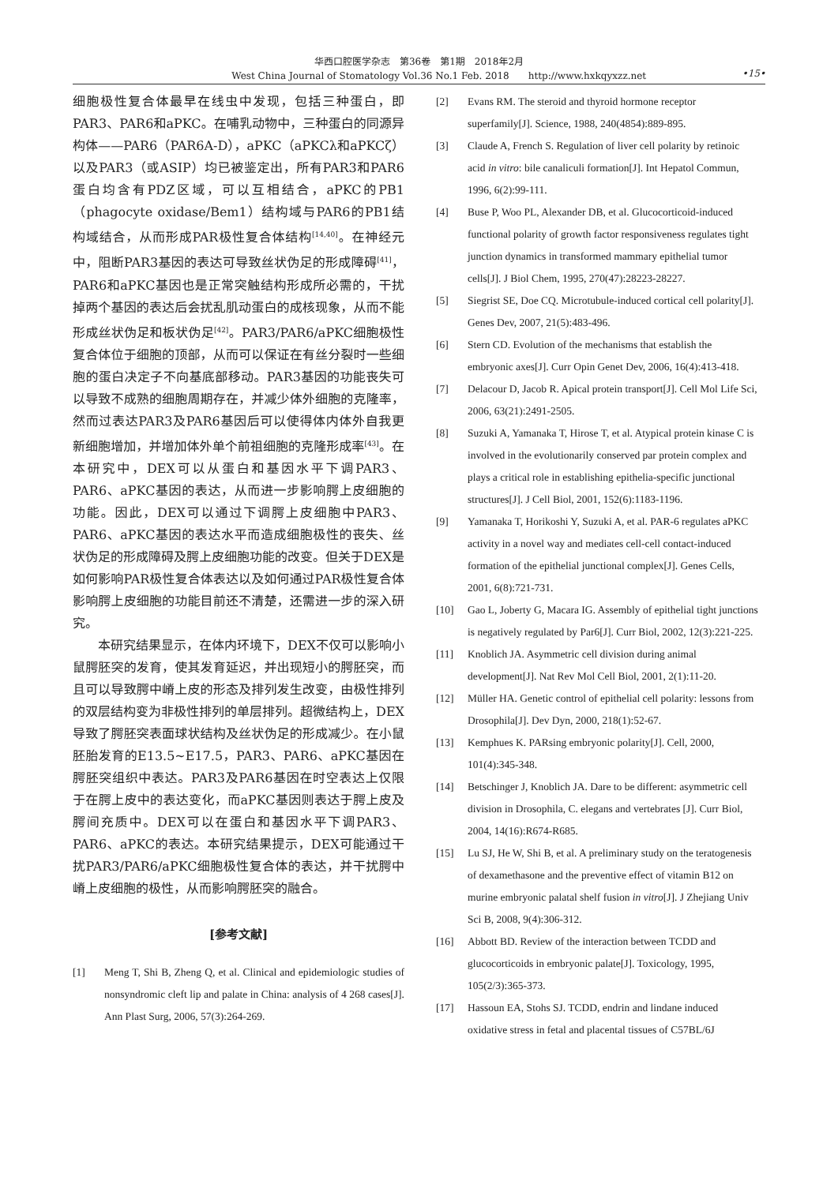华西口腔医学杂志　第36卷　第1期　2018年2月
West China Journal of Stomatology Vol.36 No.1 Feb. 2018　　http://www.hxkqyxzz.net •15•
细胞极性复合体最早在线虫中发现，包括三种蛋白，即PAR3、PAR6和aPKC。在哺乳动物中，三种蛋白的同源异构体——PAR6（PAR6A-D），aPKC（aPKCλ和aPKCζ）以及PAR3（或ASIP）均已被鉴定出，所有PAR3和PAR6蛋白均含有PDZ区域，可以互相结合，aPKC的PB1（phagocyte oxidase/Bem1）结构域与PAR6的PB1结构域结合，从而形成PAR极性复合体结构<sup>[14,40]</sup>。在神经元中，阻断PAR3基因的表达可导致丝状伪足的形成障碍<sup>[41]</sup>，PAR6和aPKC基因也是正常突触结构形成所必需的，干扰掉两个基因的表达后会扰乱肌动蛋白的成核现象，从而不能形成丝状伪足和板状伪足<sup>[42]</sup>。PAR3/PAR6/aPKC细胞极性复合体位于细胞的顶部，从而可以保证在有丝分裂时一些细胞的蛋白决定子不向基底部移动。PAR3基因的功能丧失可以导致不成熟的细胞周期存在，并减少体外细胞的克隆率，然而过表达PAR3及PAR6基因后可以使得体内体外自我更新细胞增加，并增加体外单个前祖细胞的克隆形成率<sup>[43]</sup>。在本研究中，DEX可以从蛋白和基因水平下调PAR3、PAR6、aPKC基因的表达，从而进一步影响腭上皮细胞的功能。因此，DEX可以通过下调腭上皮细胞中PAR3、PAR6、aPKC基因的表达水平而造成细胞极性的丧失、丝状伪足的形成障碍及腭上皮细胞功能的改变。但关于DEX是如何影响PAR极性复合体表达以及如何通过PAR极性复合体影响腭上皮细胞的功能目前还不清楚，还需进一步的深入研究。
本研究结果显示，在体内环境下，DEX不仅可以影响小鼠腭胚突的发育，使其发育延迟，并出现短小的腭胚突，而且可以导致腭中嵴上皮的形态及排列发生改变，由极性排列的双层结构变为非极性排列的单层排列。超微结构上，DEX导致了腭胚突表面球状结构及丝状伪足的形成减少。在小鼠胚胎发育的E13.5~E17.5，PAR3、PAR6、aPKC基因在腭胚突组织中表达。PAR3及PAR6基因在时空表达上仅限于在腭上皮中的表达变化，而aPKC基因则表达于腭上皮及腭间充质中。DEX可以在蛋白和基因水平下调PAR3、PAR6、aPKC的表达。本研究结果提示，DEX可能通过干扰PAR3/PAR6/aPKC细胞极性复合体的表达，并干扰腭中嵴上皮细胞的极性，从而影响腭胚突的融合。
[参考文献]
[1] Meng T, Shi B, Zheng Q, et al. Clinical and epidemiologic studies of nonsyndromic cleft lip and palate in China: analysis of 4 268 cases[J]. Ann Plast Surg, 2006, 57(3):264-269.
[2] Evans RM. The steroid and thyroid hormone receptor superfamily[J]. Science, 1988, 240(4854):889-895.
[3] Claude A, French S. Regulation of liver cell polarity by retinoic acid in vitro: bile canaliculi formation[J]. Int Hepatol Commun, 1996, 6(2):99-111.
[4] Buse P, Woo PL, Alexander DB, et al. Glucocorticoid-induced functional polarity of growth factor responsiveness regulates tight junction dynamics in transformed mammary epithelial tumor cells[J]. J Biol Chem, 1995, 270(47):28223-28227.
[5] Siegrist SE, Doe CQ. Microtubule-induced cortical cell polarity[J]. Genes Dev, 2007, 21(5):483-496.
[6] Stern CD. Evolution of the mechanisms that establish the embryonic axes[J]. Curr Opin Genet Dev, 2006, 16(4):413-418.
[7] Delacour D, Jacob R. Apical protein transport[J]. Cell Mol Life Sci, 2006, 63(21):2491-2505.
[8] Suzuki A, Yamanaka T, Hirose T, et al. Atypical protein kinase C is involved in the evolutionarily conserved par protein complex and plays a critical role in establishing epithelia-specific junctional structures[J]. J Cell Biol, 2001, 152(6):1183-1196.
[9] Yamanaka T, Horikoshi Y, Suzuki A, et al. PAR-6 regulates aPKC activity in a novel way and mediates cell-cell contact-induced formation of the epithelial junctional complex[J]. Genes Cells, 2001, 6(8):721-731.
[10] Gao L, Joberty G, Macara IG. Assembly of epithelial tight junctions is negatively regulated by Par6[J]. Curr Biol, 2002, 12(3):221-225.
[11] Knoblich JA. Asymmetric cell division during animal development[J]. Nat Rev Mol Cell Biol, 2001, 2(1):11-20.
[12] Müller HA. Genetic control of epithelial cell polarity: lessons from Drosophila[J]. Dev Dyn, 2000, 218(1):52-67.
[13] Kemphues K. PARsing embryonic polarity[J]. Cell, 2000, 101(4):345-348.
[14] Betschinger J, Knoblich JA. Dare to be different: asymmetric cell division in Drosophila, C. elegans and vertebrates [J]. Curr Biol, 2004, 14(16):R674-R685.
[15] Lu SJ, He W, Shi B, et al. A preliminary study on the teratogenesis of dexamethasone and the preventive effect of vitamin B12 on murine embryonic palatal shelf fusion in vitro[J]. J Zhejiang Univ Sci B, 2008, 9(4):306-312.
[16] Abbott BD. Review of the interaction between TCDD and glucocorticoids in embryonic palate[J]. Toxicology, 1995, 105(2/3):365-373.
[17] Hassoun EA, Stohs SJ. TCDD, endrin and lindane induced oxidative stress in fetal and placental tissues of C57BL/6J